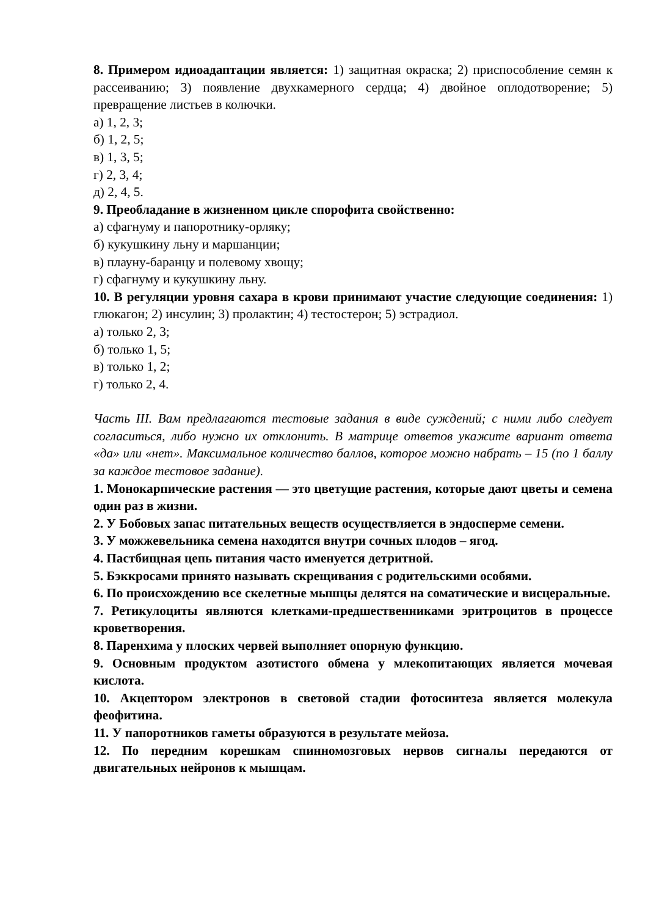8. Примером идиоадаптации является: 1) защитная окраска; 2) приспособление семян к рассеиванию; 3) появление двухкамерного сердца; 4) двойное оплодотворение; 5) превращение листьев в колючки.
а) 1, 2, 3;
б) 1, 2, 5;
в) 1, 3, 5;
г) 2, 3, 4;
д) 2, 4, 5.
9. Преобладание в жизненном цикле спорофита свойственно:
а) сфагнуму и папоротнику-орляку;
б) кукушкину льну и маршанции;
в) плауну-баранцу и полевому хвощу;
г) сфагнуму и кукушкину льну.
10. В регуляции уровня сахара в крови принимают участие следующие соединения: 1) глюкагон; 2) инсулин; 3) пролактин; 4) тестостерон; 5) эстрадиол.
а) только 2, 3;
б) только 1, 5;
в) только 1, 2;
г) только 2, 4.
Часть III. Вам предлагаются тестовые задания в виде суждений; с ними либо следует согласиться, либо нужно их отклонить. В матрице ответов укажите вариант ответа «да» или «нет». Максимальное количество баллов, которое можно набрать – 15 (по 1 баллу за каждое тестовое задание).
1. Монокарпические растения — это цветущие растения, которые дают цветы и семена один раз в жизни.
2. У Бобовых запас питательных веществ осуществляется в эндосперме семени.
3. У можжевельника семена находятся внутри сочных плодов – ягод.
4. Пастбищная цепь питания часто именуется детритной.
5. Бэккросами принято называть скрещивания с родительскими особями.
6. По происхождению все скелетные мышцы делятся на соматические и висцеральные.
7. Ретикулоциты являются клетками-предшественниками эритроцитов в процессе кроветворения.
8. Паренхима у плоских червей выполняет опорную функцию.
9. Основным продуктом азотистого обмена у млекопитающих является мочевая кислота.
10. Акцептором электронов в световой стадии фотосинтеза является молекула феофитина.
11. У папоротников гаметы образуются в результате мейоза.
12. По передним корешкам спинномозговых нервов сигналы передаются от двигательных нейронов к мышцам.